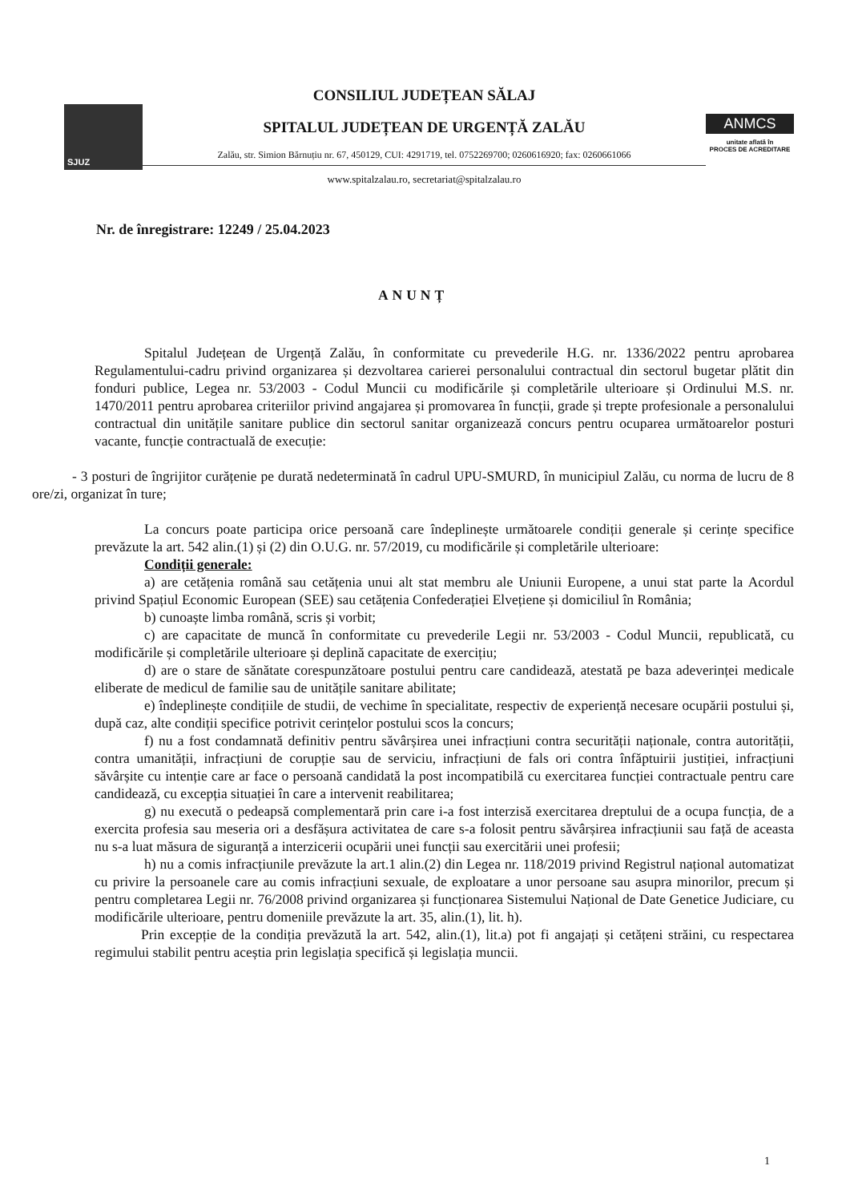SJUZ
CONSILIUL JUDEȚEAN SĂLAJ
SPITALUL JUDEȚEAN DE URGENȚĂ ZALĂU
Zalău, str. Simion Bărnuțiu nr. 67, 450129, CUI: 4291719, tel. 0752269700; 0260616920; fax: 0260661066
www.spitalzalau.ro, secretariat@spitalzalau.ro
ANMCS
unitate aflată în
PROCES DE ACREDITARE
Nr. de înregistrare: 12249 / 25.04.2023
ANUNȚ
Spitalul Județean de Urgență Zalău, în conformitate cu prevederile H.G. nr. 1336/2022 pentru aprobarea Regulamentului-cadru privind organizarea și dezvoltarea carierei personalului contractual din sectorul bugetar plătit din fonduri publice, Legea nr. 53/2003 - Codul Muncii cu modificările și completările ulterioare și Ordinului M.S. nr. 1470/2011 pentru aprobarea criteriilor privind angajarea și promovarea în funcții, grade și trepte profesionale a personalului contractual din unitățile sanitare publice din sectorul sanitar organizează concurs pentru ocuparea următoarelor posturi vacante, funcție contractuală de execuție:
- 3 posturi de îngrijitor curățenie pe durată nedeterminată în cadrul UPU-SMURD, în municipiul Zalău, cu norma de lucru de 8 ore/zi, organizat în ture;
La concurs poate participa orice persoană care îndeplinește următoarele condiții generale și cerințe specifice prevăzute la art. 542 alin.(1) și (2) din O.U.G. nr. 57/2019, cu modificările și completările ulterioare:
Condiții generale:
a) are cetățenia română sau cetățenia unui alt stat membru ale Uniunii Europene, a unui stat parte la Acordul privind Spațiul Economic European (SEE) sau cetățenia Confederației Elvețiene și domiciliul în România;
b) cunoaște limba română, scris și vorbit;
c) are capacitate de muncă în conformitate cu prevederile Legii nr. 53/2003 - Codul Muncii, republicată, cu modificările și completările ulterioare și deplină capacitate de exercițiu;
d) are o stare de sănătate corespunzătoare postului pentru care candidează, atestată pe baza adeverinței medicale eliberate de medicul de familie sau de unitățile sanitare abilitate;
e) îndeplinește condițiile de studii, de vechime în specialitate, respectiv de experiență necesare ocupării postului și, după caz, alte condiții specifice potrivit cerințelor postului scos la concurs;
f) nu a fost condamnată definitiv pentru săvârșirea unei infracțiuni contra securității naționale, contra autorității, contra umanității, infracțiuni de corupție sau de serviciu, infracțiuni de fals ori contra înfăptuirii justiției, infracțiuni săvârșite cu intenție care ar face o persoană candidată la post incompatibilă cu exercitarea funcției contractuale pentru care candidează, cu excepția situației în care a intervenit reabilitarea;
g) nu execută o pedeapsă complementară prin care i-a fost interzisă exercitarea dreptului de a ocupa funcția, de a exercita profesia sau meseria ori a desfășura activitatea de care s-a folosit pentru săvârșirea infracțiunii sau față de aceasta nu s-a luat măsura de siguranță a interzicerii ocupării unei funcții sau exercitării unei profesii;
h) nu a comis infracțiunile prevăzute la art.1 alin.(2) din Legea nr. 118/2019 privind Registrul național automatizat cu privire la persoanele care au comis infracțiuni sexuale, de exploatare a unor persoane sau asupra minorilor, precum și pentru completarea Legii nr. 76/2008 privind organizarea și funcționarea Sistemului Național de Date Genetice Judiciare, cu modificările ulterioare, pentru domeniile prevăzute la art. 35, alin.(1), lit. h).
Prin excepție de la condiția prevăzută la art. 542, alin.(1), lit.a) pot fi angajați și cetățeni străini, cu respectarea regimului stabilit pentru aceștia prin legislația specifică și legislația muncii.
1